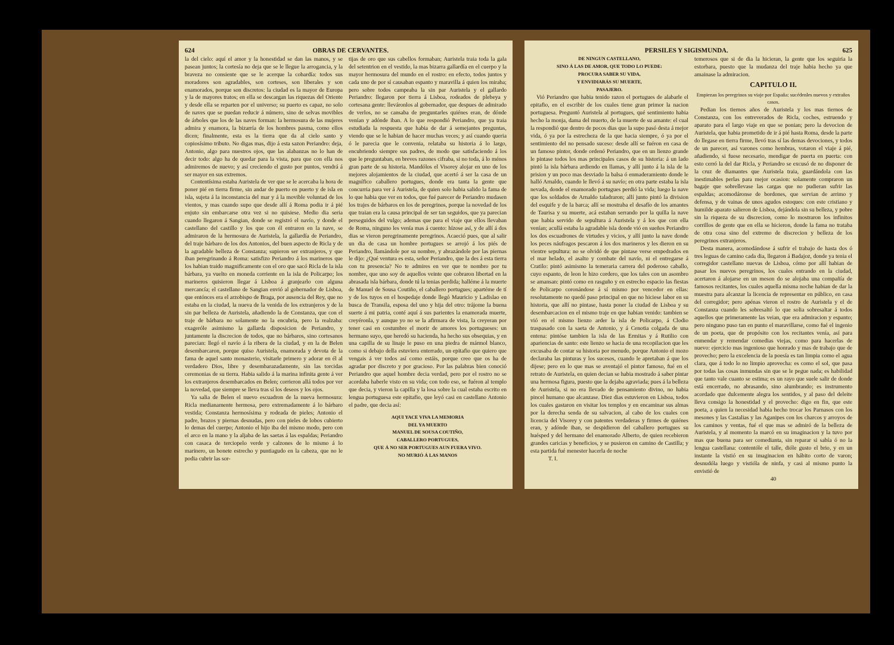624 OBRAS DE CERVANTES.
la del cielo: aquí el amor y la honestidad se dan las manos, y se pasean juntos; la cortesía no deja que se le llegue la arrogancia, y la braveza no consiente que se le acerque la cobardía: todos sus moradores son agradables, son corteses, son liberales y son enamorados, porque son discretos: la ciudad es la mayor de Europa y la de mayores tratos; en ella se descargan las riquezas del Oriente y desde ella se reparten por el universo; su puerto es capaz, no solo de naves que se puedan reducir á número, sino de selvas movibles de árboles que los de las naves forman: la hermosura de las mujeres admira y enamora, la bizarría de los hombres pasma, como ellos dicen; finalmente, esta es la tierra que da al cielo santo y copiosísimo tributo. No digas mas, dijo á esta sazon Periandro: deja, Antonio, algo para nuestros ojos, que las alabanzas no lo han de decir todo: algo ha de quedar para la vista, para que con ella nos admiremos de nuevo; y así creciendo el gusto por puntos, vendrá á ser mayor en sus extremos.
Contentísima estaba Auristela de ver que se le acercaba la hora de poner pié en tierra firme, sin andar de puerto en puerto y de isla en isla, sujeta á la inconstancia del mar y á la movible voluntad de los vientos, y mas cuando supo que desde allí á Roma podia ir á pié enjuto sin embarcarse otra vez si no quisiese. Medio dia seria cuando llegaron á Sangian, donde se registró el navío, y donde el castellano del castillo y los que con él entraron en la nave, se admiraron de la hermosura de Auristela, la gallardía de Periandro, del traje bárbaro de los dos Antonios, del buen aspecto de Ricla y de la agradable belleza de Constanza; supieron ser extranjeros, y que iban peregrinando á Roma: satisfizo Periandro á los marineros que los habian traido magnificamente con el oro que sacó Ricla de la isla bárbara, ya vuelto en moneda corriente en la isla de Policarpo; los marineros quisieron llegar á Lisboa á granjearlo con alguna mercancía; el castellano de Sangian envió al gobernador de Lisboa, que entónces era el arzobispo de Braga, por ausencia del Rey, que no estaba en la ciudad, la nueva de la venida de los extranjeros y de la sin par belleza de Auristela, añadiendo la de Constanza, que con el traje de bárbara no solamente no la encubria, pero la realzaba: exageróle asimismo la gallarda disposicion de Periandro, y juntamente la discrecion de todos, que no bárbaros, sino cortesanos parecian: llegó el navío á la ribera de la ciudad, y en la de Belen desembarcaron, porque quiso Auristela, enamorada y devota de la fama de aquel santo monasterio, visitarle primero y adorar en él al verdadero Dios, libre y desembarazadamente, sin las torcidas ceremonias de su tierra. Habia salido á la marina infinita gente á ver los extranjeros desembarcados en Belen; corrieron allá todos por ver la novedad, que siempre se lleva tras sí los deseos y los ojos.
Ya salia de Belen el nuevo escuadron de la nueva hermosura: Ricla medianamente hermosa, pero extremadamente á lo bárbaro vestida; Constanza hermosísima y rodeada de pieles; Antonio el padre, brazos y piernas desnudas, pero con pieles de lobos cubierto lo demas del cuerpo; Antonio el hijo iba del mismo modo, pero con el arco en la mano y la aljaba de las saetas á las espaldas; Periandro con casaca de terciopelo verde y calzones de lo mismo á lo marinero, un bonete estrecho y puntiagudo en la cabeza, que no le podia cubrir las sor-
tijas de oro que sus cabellos formaban; Auristela traia toda la gala del setentrion en el vestido, la mas bizarra gallardía en el cuerpo y la mayor hermosura del mundo en el rostro: en efecto, todos juntos y cada uno de por sí causaban espanto y maravilla á quien los miraba; pero sobre todos campeaba la sin par Auristela y el gallardo Periandro: llegaron por tierra á Lisboa, rodeados de plebeya y cortesana gente: lleváronlos al gobernador, que despues de admirado de verlos, no se cansaba de preguntarles quiénes eran, de dónde venían y adónde iban. A lo que respondió Periandro, que ya traia estudiada la respuesta que habia de dar á semejantes preguntas, viendo que se le habian de hacer muchas veces; y así cuando queria ó le parecia que le convenia, relataba su historia á lo largo, encubriendo siempre sus padres, de modo que satisfaciendo á los que le preguntaban, en breves razones cifraba, si no toda, á lo ménos gran parte de su historia. Mandólos el Visorey alojar en uno de los mejores alojamientos de la ciudad, que acertó á ser la casa de un magnífico caballero portugues, donde era tanta la gente que concurria para ver á Auristela, de quien solo habia salido la fama de lo que habia que ver en todos, que fué parecer de Periandro mudasen los trajes de bárbaros en los de peregrinos, porque la novedad de los que traian era la causa principal de ser tan seguidos, que ya parecian perseguidos del vulgo; ademas que para el viaje que ellos llevaban de Roma, ninguno les venía mas á cuento: hízose así, y de allí á dos dias se vieron peregrinamente peregrinos. Acaeció pues, que al salir un dia de casa un hombre portugues se arrojó á los piés de Periandro, llamándole por su nombre, y abrazándole por las piernas le dijo: ¿Qué ventura es esta, señor Periandro, que la des á esta tierra con tu presencia? No te admires en ver que te nombro por tu nombre, que uno soy de aquellos veinte que cobraron libertad en la abrasada isla bárbara, donde tú la tenias perdida; halléme á la muerte de Manuel de Sousa Coutiño, el caballero portugues; apartéme de tí y de los tuyos en el hospedaje donde llegó Mauricio y Ladislao en busca de Transila, esposa del uno y hija del otro: trájome la buena suerte á mi patria, conté aquí á sus parientes la enamorada muerte, creyéronla, y aunque yo no se la afirmara de vista, la creyeran por tener casi en costumbre el morir de amores los portugueses: un hermano suyo, que heredó su hacienda, ha hecho sus obsequias, y en una capilla de su linaje le puso en una piedra de mármol blanco, como si debajo della estuviera enterrado, un epitafio que quiero que vengais á ver todos así como estáis, porque creo que os ha de agradar por discreto y por gracioso. Por las palabras bien conoció Periandro que aquel hombre decia verdad, pero por el rostro no se acordaba haberle visto en su vida; con todo eso, se fuéron al templo que decia, y vieron la capilla y la losa sobre la cual estaba escrito en lengua portuguesa este epitafio, que leyó casi en castellano Antonio el padre, que decia así:
AQUI YACE VIVA LA MEMORIA
DEL YA MUERTO
MANUEL DE SOUSA COUTIÑO,
CABALLERO PORTUGUES,
QUE Á NO SER PORTUGUES AUN FUERA VIVO.
NO MURIÓ Á LAS MANOS
PERSILES Y SIGISMUNDA. 625
DE NINGUN CASTELLANO,
SINO Á LAS DE AMOR, QUE TODO LO PUEDE:
PROCURA SABER SU VIDA,
Y ENVIDIARÁS SU MUERTE,
PASAJERO.
Vió Periandro que habia tenido razon el portugues de alabarle el epitafio, en el escribir de los cuales tiene gran primor la nacion portuguesa. Preguntó Auristela al portugues, qué sentimiento habia hecho la monja, dama del muerto, de la muerte de su amante: el cual la respondió que dentro de pocos dias que la supo pasó desta á mejor vida, ó ya por la estrecheza de la que hacia siempre, ó ya por el sentimiento del no pensado suceso: desde allí se fuéron en casa de un famoso pintor, donde ordenó Periandro, que en un lienzo grande le pintase todos los mas principales casos de su historia: á un lado pintó la isla bárbara ardiendo en llamas, y allí junto á la isla de la prision y un poco mas desviado la balsa ó enmaderamiento donde le halló Arnaldo, cuando le llevó á su navío; en otra parte estaba la isla nevada, donde el enamorado portugues perdió la vida; luego la nave que los soldados de Arnaldo taladraron; allí junto pintó la division del esquife y de la barca; allí se mostraba el desafío de los amantes de Taurisa y su muerte, acá estaban serrando por la quilla la nave que habia servido de sepultura á Auristela y á los que con ella venían; acullá estaba la agradable isla donde vió en sueños Periandro los dos escuadrones de virtudes y vicios, y allí junto la nave donde los peces náufragos pescaron á los dos marineros y les dieron en su vientre sepultura: no se olvidó de que pintase verse empedrados en el mar helado, el asalto y combate del navío, ni el entregarse á Cratilo: pintó asimismo la temeraria carrera del poderoso caballo, cuyo espanto, de leon le hizo cordero, que los tales con un asombro se amansan: pintó como en rasguño y en estrecho espacio las fiestas de Policarpo coronándose á sí mismo por vencedor en ellas: resolutamente no quedó paso principal en que no hiciese labor en su historia, que allí no pintase, hasta poner la ciudad de Lisboa y su desembarcacion en el mismo traje en que habian venido: tambien se vió en el mismo lienzo arder la isla de Policarpo, á Clodio traspasado con la saeta de Antonio, y á Cenotia colgada de una entena: pintóse tambien la isla de las Ermitas y á Rutilio con apariencias de santo: este lienzo se hacia de una recopilacion que les excusaba de contar su historia por menudo, porque Antonio el mozo declaraba las pinturas y los sucesos, cuando le apretaban á que los dijese; pero en lo que mas se aventajó el pintor famoso, fué en el retrato de Auristela, en quien decian se habia mostrado á saber pintar una hermosa figura, puesto que la dejaba agraviada; pues á la belleza de Auristela, si no era llevado de pensamiento divino, no habia pincel humano que alcanzase. Diez dias estuvieron en Lisboa, todos los cuales gastaron en visitar los templos y en encaminar sus almas por la derecha senda de su salvacion, al cabo de los cuales con licencia del Visorey y con patentes verdaderas y firmes de quiénes eran, y adónde iban, se despidieron del caballero portugues su huésped y del hermano del enamorado Alberto, de quien recebieron grandes caricias y beneficios, y se pusieron en camino de Castilla; y esta partida fué menester hacerla de noche
T. I.
temerosos que si de dia la hicieran, la gente que los seguiria la estorbara, puesto que la mudanza del traje habia hecho ya que amainase la admiracion.
CAPITULO II.
Empiezan los peregrinos su viaje por España: sucédenles nuevos y extraños casos.
Pedian los tiernos años de Auristela y los mas tiernos de Constanza, con los entreverados de Ricla, coches, estruendo y aparato para el largo viaje en que se ponian; pero la devocion de Auristela, que habia prometido de ir á pié hasta Roma, desde la parte do llegase en tierra firme, llevó tras sí las demas devociones, y todos de un parecer, así varones como hembras, votaron el viaje á pié, añadiendo, si fuese necesario, mendigar de puerta en puerta: con esto cerró la del dar Ricla, y Periandro se excusó de no disponer de la cruz de diamantes que Auristela traia, guardándola con las inestimables perlas para mejor ocasion: solamente compraron un bagaje que sobrellevase las cargas que no pudieran sufrir las espaldas; acomodáronse de bordones, que servian de arrimo y defensa, y de vainas de unos agudos estoques: con este cristiano y humilde aparato salieron de Lisboa, dejándola sin su belleza, y pobre sin la riqueza de su discrecion, como lo mostraron los infinitos corrillos de gente que en ella se hicieron, donde la fama no trataba de otra cosa sino del extremo de discrecion y belleza de los peregrinos extranjeros.
Desta manera, acomodándose á sufrir el trabajo de hasta dos ó tres leguas de camino cada dia, llegaron á Badajoz, donde ya tenia el corregidor castellano nuevas de Lisboa, cómo por allí habian de pasar los nuevos peregrinos, los cuales entrando en la ciudad, acertaron á alojarse en un meson do se alojaba una compañía de famosos recitantes, los cuales aquella misma noche habian de dar la muestra para alcanzar la licencia de representar en público, en casa del corregidor; pero apénas vieron el rostro de Auristela y el de Constanza cuando les sobresaltó lo que solia sobresaltar á todos aquellos que primeramente las veian, que era admiracion y espanto; pero ninguno puso tan en punto el maravillarse, como fué el ingenio de un poeta, que de propósito con los recitantes venía, así para enmendar y remendar comedias viejas, como para hacerlas de nuevo: ejercicio mas ingenioso que honrado y mas de trabajo que de provecho; pero la excelencia de la poesía es tan limpia como el agua clara, que á todo lo no limpio aprovecha: es como el sol, que pasa por todas las cosas inmundas sin que se le pegue nada; es habilidad que tanto vale cuanto se estima; es un rayo que suele salir de donde está encerrado, no abrasando, sino alumbrando; es instrumento acordado que dulcemente alegra los sentidos, y al paso del deleite lleva consigo la honestidad y el provecho: digo en fin, que este poeta, a quien la necesidad habia hecho trocar los Parnasos con los mesones y las Castalias y las Aganipes con los charcos y arroyos de los caminos y ventas, fué el que mas se admiró de la belleza de Auristela, y al momento la marcó en su imaginacion y la tuvo por mas que buena para ser comedianta, sin reparar si sabía ó no la lengua castellana: contentóle el talle, dióle gusto el brio, y en un instante la vistió en su imaginacion en hábito corto de varon; desnudóla luego y vistióla de ninfa, y casi al mismo punto la envistió de
40